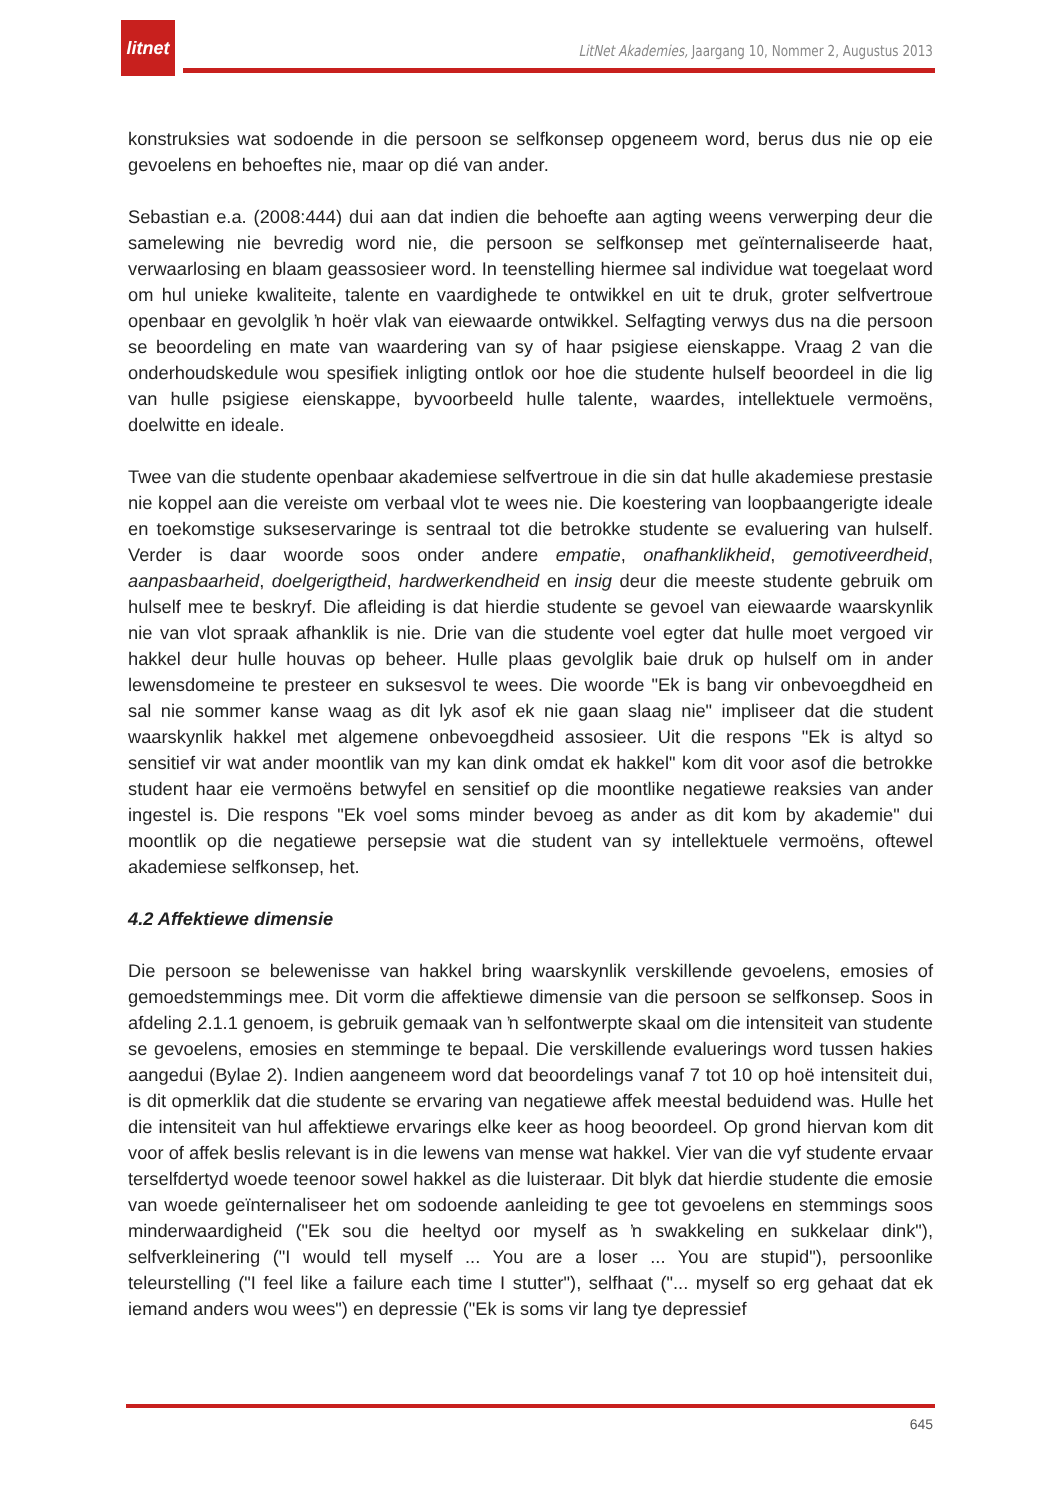litnet
LitNet Akademies, Jaargang 10, Nommer 2, Augustus 2013
konstruksies wat sodoende in die persoon se selfkonsep opgeneem word, berus dus nie op eie gevoelens en behoeftes nie, maar op dié van ander.
Sebastian e.a. (2008:444) dui aan dat indien die behoefte aan agting weens verwerping deur die samelewing nie bevredig word nie, die persoon se selfkonsep met geïnternaliseerde haat, verwaarlosing en blaam geassosieer word. In teenstelling hiermee sal individue wat toegelaat word om hul unieke kwaliteite, talente en vaardighede te ontwikkel en uit te druk, groter selfvertroue openbaar en gevolglik ŉ hoër vlak van eiewaarde ontwikkel. Selfagting verwys dus na die persoon se beoordeling en mate van waardering van sy of haar psigiese eienskappe. Vraag 2 van die onderhoudskedule wou spesifiek inligting ontlok oor hoe die studente hulself beoordeel in die lig van hulle psigiese eienskappe, byvoorbeeld hulle talente, waardes, intellektuele vermoëns, doelwitte en ideale.
Twee van die studente openbaar akademiese selfvertroue in die sin dat hulle akademiese prestasie nie koppel aan die vereiste om verbaal vlot te wees nie. Die koestering van loopbaangerigte ideale en toekomstige sukseservaringe is sentraal tot die betrokke studente se evaluering van hulself. Verder is daar woorde soos onder andere empatie, onafhanklikheid, gemotiveerdheid, aanpasbaarheid, doelgerigtheid, hardwerkendheid en insig deur die meeste studente gebruik om hulself mee te beskryf. Die afleiding is dat hierdie studente se gevoel van eiewaarde waarskynlik nie van vlot spraak afhanklik is nie. Drie van die studente voel egter dat hulle moet vergoed vir hakkel deur hulle houvas op beheer. Hulle plaas gevolglik baie druk op hulself om in ander lewensdomeine te presteer en suksesvol te wees. Die woorde "Ek is bang vir onbevoegdheid en sal nie sommer kanse waag as dit lyk asof ek nie gaan slaag nie" impliseer dat die student waarskynlik hakkel met algemene onbevoegdheid assosieer. Uit die respons "Ek is altyd so sensitief vir wat ander moontlik van my kan dink omdat ek hakkel" kom dit voor asof die betrokke student haar eie vermoëns betwyfel en sensitief op die moontlike negatiewe reaksies van ander ingestel is. Die respons "Ek voel soms minder bevoeg as ander as dit kom by akademie" dui moontlik op die negatiewe persepsie wat die student van sy intellektuele vermoëns, oftewel akademiese selfkonsep, het.
4.2 Affektiewe dimensie
Die persoon se belewenisse van hakkel bring waarskynlik verskillende gevoelens, emosies of gemoedstemmings mee. Dit vorm die affektiewe dimensie van die persoon se selfkonsep. Soos in afdeling 2.1.1 genoem, is gebruik gemaak van ŉ selfontwerpte skaal om die intensiteit van studente se gevoelens, emosies en stemminge te bepaal. Die verskillende evaluerings word tussen hakies aangedui (Bylae 2). Indien aangeneem word dat beoordelings vanaf 7 tot 10 op hoë intensiteit dui, is dit opmerklik dat die studente se ervaring van negatiewe affek meestal beduidend was. Hulle het die intensiteit van hul affektiewe ervarings elke keer as hoog beoordeel. Op grond hiervan kom dit voor of affek beslis relevant is in die lewens van mense wat hakkel. Vier van die vyf studente ervaar terselfdertyd woede teenoor sowel hakkel as die luisteraar. Dit blyk dat hierdie studente die emosie van woede geïnternaliseer het om sodoende aanleiding te gee tot gevoelens en stemmings soos minderwaardigheid ("Ek sou die heeltyd oor myself as ŉ swakkeling en sukkelaar dink"), selfverkleinering ("I would tell myself ... You are a loser ... You are stupid"), persoonlike teleurstelling ("I feel like a failure each time I stutter"), selfhaat ("... myself so erg gehaat dat ek iemand anders wou wees") en depressie ("Ek is soms vir lang tye depressief
645